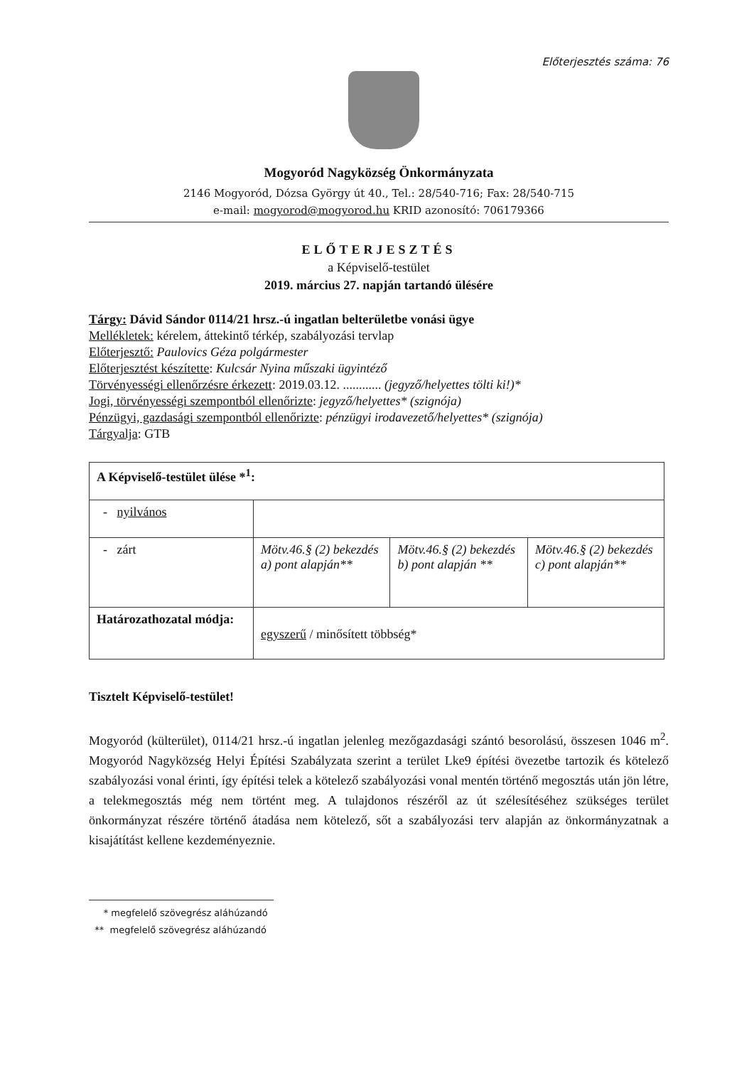Előterjesztés száma: 76
Mogyoród Nagyközség Önkormányzata
2146 Mogyoród, Dózsa György út 40., Tel.: 28/540-716; Fax: 28/540-715
e-mail: mogyorod@mogyorod.hu KRID azonosító: 706179366
ELŐTERJESZTÉS
a Képviselő-testület
2019. március 27. napján tartandó ülésére
Tárgy: Dávid Sándor 0114/21 hrsz.-ú ingatlan belterületbe vonási ügye
Mellékletek: kérelem, áttekintő térkép, szabályozási tervlap
Előterjesztő: Paulovics Géza polgármester
Előterjesztést készítette: Kulcsár Nyina műszaki ügyintéző
Törvényességi ellenőrzésre érkezett: 2019.03.12. ............ (jegyző/helyettes tölti ki!)*
Jogi, törvényességi szempontból ellenőrizte: jegyző/helyettes* (szignója)
Pénzügyi, gazdasági szempontból ellenőrizte: pénzügyi irodavezető/helyettes* (szignója)
Tárgyalja: GTB
| A Képviselő-testület ülése *<sup>1</sup>: | | | |
| - nyilvános | | | |
| - zárt | Mötv.46.§ (2) bekezdés a) pont alapján** | Mötv.46.§ (2) bekezdés b) pont alapján ** | Mötv.46.§ (2) bekezdés c) pont alapján** |
| Határozathozatal módja: | egyszerű / minősített többség* | | |
Tisztelt Képviselő-testület!
Mogyoród (külterület), 0114/21 hrsz.-ú ingatlan jelenleg mezőgazdasági szántó besorolású, összesen 1046 m<sup>2</sup>. Mogyoród Nagyközség Helyi Építési Szabályzata szerint a terület Lke9 építési övezetbe tartozik és kötelező szabályozási vonal érinti, így építési telek a kötelező szabályozási vonal mentén történő megosztás után jön létre, a telekmegosztás még nem történt meg. A tulajdonos részéről az út szélesítéséhez szükséges terület önkormányzat részére történő átadása nem kötelező, sőt a szabályozási terv alapján az önkormányzatnak a kisajátítást kellene kezdeményeznie.
* megfelelő szövegrész aláhúzandó
** megfelelő szövegrész aláhúzandó